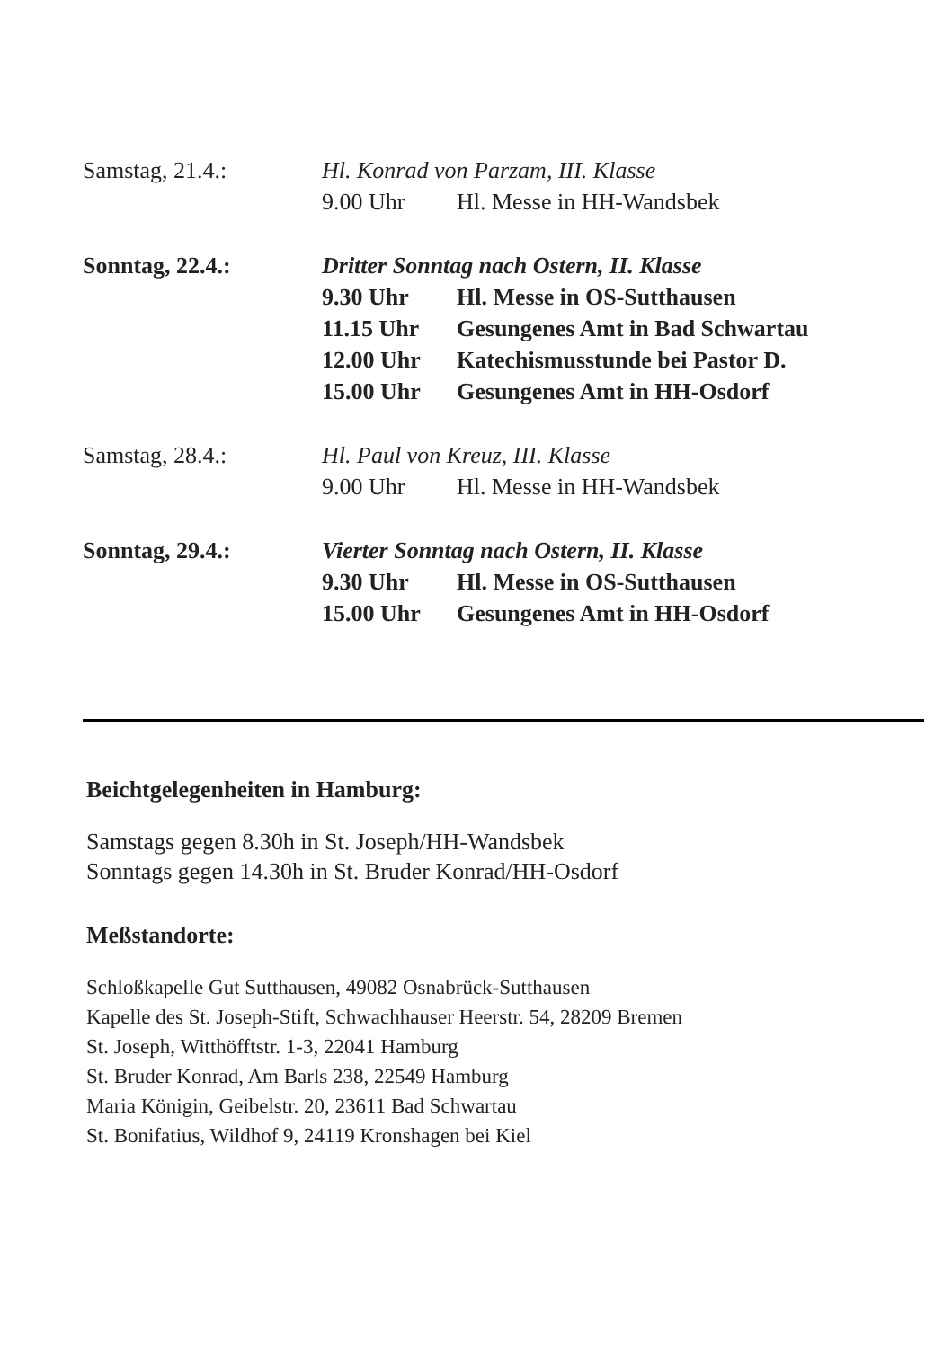Samstag, 21.4.: Hl. Konrad von Parzam, III. Klasse
9.00 Uhr Hl. Messe in HH-Wandsbek
Sonntag, 22.4.: Dritter Sonntag nach Ostern, II. Klasse
9.30 Uhr Hl. Messe in OS-Sutthausen
11.15 Uhr Gesungenes Amt in Bad Schwartau
12.00 Uhr Katechismusstunde bei Pastor D.
15.00 Uhr Gesungenes Amt in HH-Osdorf
Samstag, 28.4.: Hl. Paul von Kreuz, III. Klasse
9.00 Uhr Hl. Messe in HH-Wandsbek
Sonntag, 29.4.: Vierter Sonntag nach Ostern, II. Klasse
9.30 Uhr Hl. Messe in OS-Sutthausen
15.00 Uhr Gesungenes Amt in HH-Osdorf
Beichtgelegenheiten in Hamburg:
Samstags gegen 8.30h in St. Joseph/HH-Wandsbek
Sonntags gegen 14.30h in St. Bruder Konrad/HH-Osdorf
Meßstandorte:
Schloßkapelle Gut Sutthausen, 49082 Osnabrück-Sutthausen
Kapelle des St. Joseph-Stift, Schwachhauser Heerstr. 54, 28209 Bremen
St. Joseph, Witthöfftstr. 1-3, 22041 Hamburg
St. Bruder Konrad, Am Barls 238, 22549 Hamburg
Maria Königin, Geibelstr. 20, 23611 Bad Schwartau
St. Bonifatius, Wildhof 9, 24119 Kronshagen bei Kiel